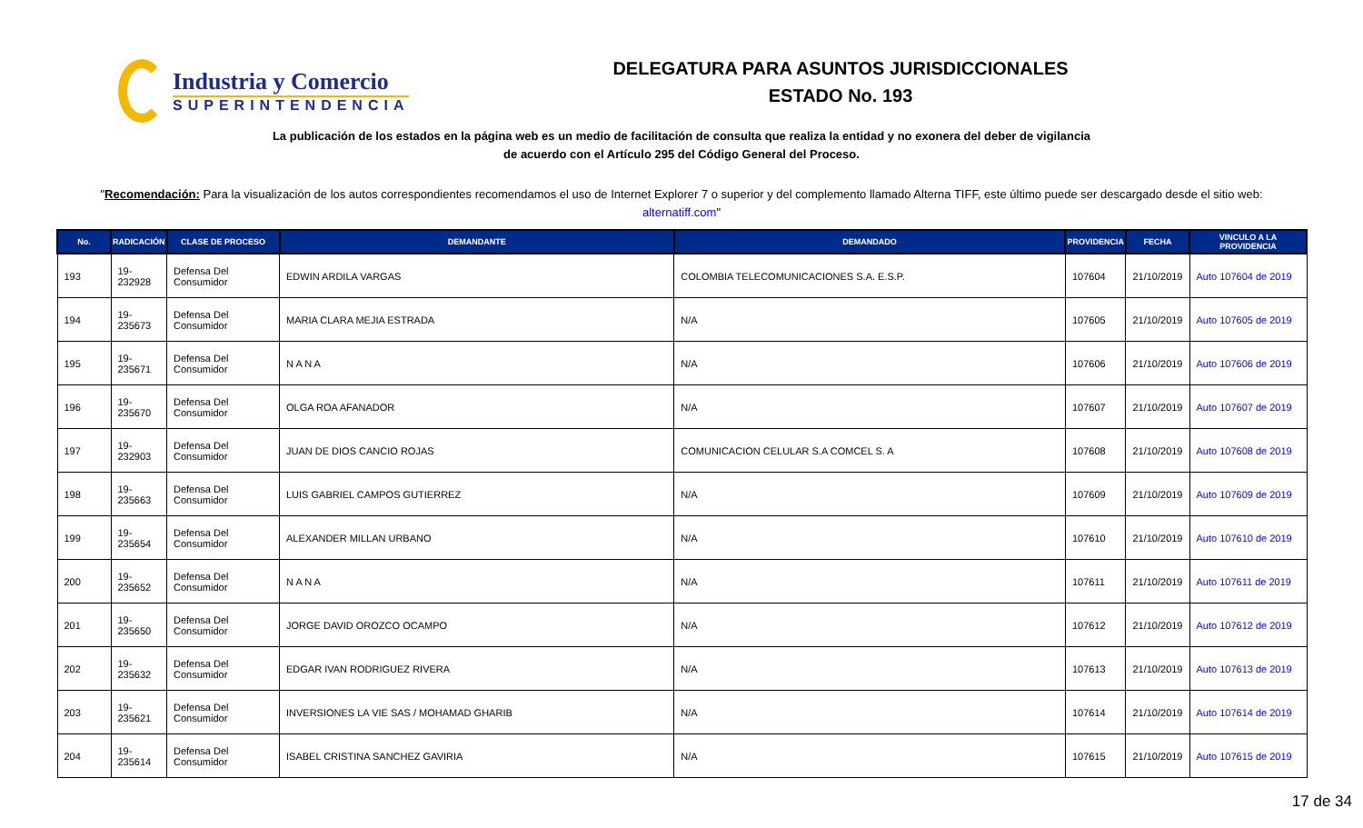Industria y Comercio
SUPERINTENDENCIA
DELEGATURA PARA ASUNTOS JURISDICCIONALES
ESTADO No. 193
La publicación de los estados en la página web es un medio de facilitación de consulta que realiza la entidad y no exonera del deber de vigilancia
de acuerdo con el Artículo 295 del Código General del Proceso.
"Recomendación: Para la visualización de los autos correspondientes recomendamos el uso de Internet Explorer 7 o superior y del complemento llamado Alterna TIFF, este último puede ser descargado desde el sitio web: alternatiff.com"
| No. | RADICACIÓN | CLASE DE PROCESO | DEMANDANTE | DEMANDADO | PROVIDENCIA | FECHA | VINCULO A LA PROVIDENCIA |
| --- | --- | --- | --- | --- | --- | --- | --- |
| 193 | 19-232928 | Defensa Del Consumidor | EDWIN ARDILA VARGAS | COLOMBIA TELECOMUNICACIONES S.A. E.S.P. | 107604 | 21/10/2019 | Auto 107604 de 2019 |
| 194 | 19-235673 | Defensa Del Consumidor | MARIA CLARA MEJIA ESTRADA | N/A | 107605 | 21/10/2019 | Auto 107605 de 2019 |
| 195 | 19-235671 | Defensa Del Consumidor | N A N A | N/A | 107606 | 21/10/2019 | Auto 107606 de 2019 |
| 196 | 19-235670 | Defensa Del Consumidor | OLGA ROA AFANADOR | N/A | 107607 | 21/10/2019 | Auto 107607 de 2019 |
| 197 | 19-232903 | Defensa Del Consumidor | JUAN DE DIOS CANCIO ROJAS | COMUNICACION CELULAR S.A COMCEL S. A | 107608 | 21/10/2019 | Auto 107608 de 2019 |
| 198 | 19-235663 | Defensa Del Consumidor | LUIS GABRIEL CAMPOS GUTIERREZ | N/A | 107609 | 21/10/2019 | Auto 107609 de 2019 |
| 199 | 19-235654 | Defensa Del Consumidor | ALEXANDER MILLAN URBANO | N/A | 107610 | 21/10/2019 | Auto 107610 de 2019 |
| 200 | 19-235652 | Defensa Del Consumidor | N A N A | N/A | 107611 | 21/10/2019 | Auto 107611 de 2019 |
| 201 | 19-235650 | Defensa Del Consumidor | JORGE DAVID OROZCO OCAMPO | N/A | 107612 | 21/10/2019 | Auto 107612 de 2019 |
| 202 | 19-235632 | Defensa Del Consumidor | EDGAR IVAN RODRIGUEZ RIVERA | N/A | 107613 | 21/10/2019 | Auto 107613 de 2019 |
| 203 | 19-235621 | Defensa Del Consumidor | INVERSIONES LA VIE SAS / MOHAMAD GHARIB | N/A | 107614 | 21/10/2019 | Auto 107614 de 2019 |
| 204 | 19-235614 | Defensa Del Consumidor | ISABEL CRISTINA SANCHEZ GAVIRIA | N/A | 107615 | 21/10/2019 | Auto 107615 de 2019 |
17 de 34